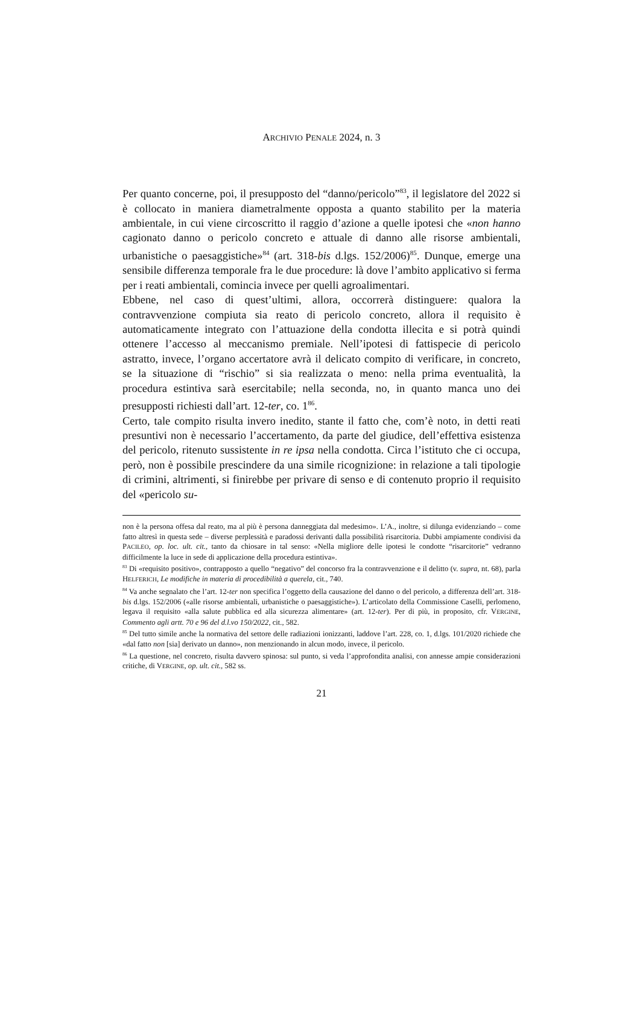ARCHIVIO PENALE 2024, n. 3
Per quanto concerne, poi, il presupposto del “danno/pericolo”<sup>83</sup>, il legislatore del 2022 si è collocato in maniera diametralmente opposta a quanto stabilito per la materia ambientale, in cui viene circoscritto il raggio d’azione a quelle ipotesi che «non hanno cagionato danno o pericolo concreto e attuale di danno alle risorse ambientali, urbanistiche o paesaggistiche»<sup>84</sup> (art. 318-bis d.lgs. 152/2006)<sup>85</sup>. Dunque, emerge una sensibile differenza temporale fra le due procedure: là dove l’ambito applicativo si ferma per i reati ambientali, comincia invece per quelli agroalimentari.
Ebbene, nel caso di quest’ultimi, allora, occorrerà distinguere: qualora la contravvenzione compiuta sia reato di pericolo concreto, allora il requisito è automaticamente integrato con l’attuazione della condotta illecita e si potrà quindi ottenere l’accesso al meccanismo premiale. Nell’ipotesi di fattispecie di pericolo astratto, invece, l’organo accertatore avrà il delicato compito di verificare, in concreto, se la situazione di “rischio” si sia realizzata o meno: nella prima eventualità, la procedura estintiva sarà esercitabile; nella seconda, no, in quanto manca uno dei presupposti richiesti dall’art. 12-ter, co. 1<sup>86</sup>.
Certo, tale compito risulta invero inedito, stante il fatto che, com’è noto, in detti reati presuntivi non è necessario l’accertamento, da parte del giudice, dell’effettiva esistenza del pericolo, ritenuto sussistente in re ipsa nella condotta. Circa l’istituto che ci occupa, però, non è possibile prescindere da una simile ricognizione: in relazione a tali tipologie di crimini, altrimenti, si finirebbe per privare di senso e di contenuto proprio il requisito del «pericolo su-
non è la persona offesa dal reato, ma al più è persona danneggiata dal medesimo». L’A., inoltre, si dilunga evidenziando – come fatto altresì in questa sede – diverse perplessità e paradossi derivanti dalla possibilità risarcitoria. Dubbi ampiamente condivisi da PACILEO, op. loc. ult. cit., tanto da chiosare in tal senso: «Nella migliore delle ipotesi le condotte “risarcitorie” vedranno difficilmente la luce in sede di applicazione della procedura estintiva».
<sup>83</sup> Di «requisito positivo», contrapposto a quello “negativo” del concorso fra la contravvenzione e il delitto (v. supra, nt. 68), parla HELFERICH, Le modifiche in materia di procedibilità a querela, cit., 740.
<sup>84</sup> Va anche segnalato che l’art. 12-ter non specifica l’oggetto della causazione del danno o del pericolo, a differenza dell’art. 318-bis d.lgs. 152/2006 («alle risorse ambientali, urbanistiche o paesaggistiche»). L’articolato della Commissione Caselli, perlomeno, legava il requisito «alla salute pubblica ed alla sicurezza alimentare» (art. 12-ter). Per di più, in proposito, cfr. VERGINE, Commento agli artt. 70 e 96 del d.l.vo 150/2022, cit., 582.
<sup>85</sup> Del tutto simile anche la normativa del settore delle radiazioni ionizzanti, laddove l’art. 228, co. 1, d.lgs. 101/2020 richiede che «dal fatto non [sia] derivato un danno», non menzionando in alcun modo, invece, il pericolo.
<sup>86</sup> La questione, nel concreto, risulta davvero spinosa: sul punto, si veda l’approfondita analisi, con annesse ampie considerazioni critiche, di VERGINE, op. ult. cit., 582 ss.
21